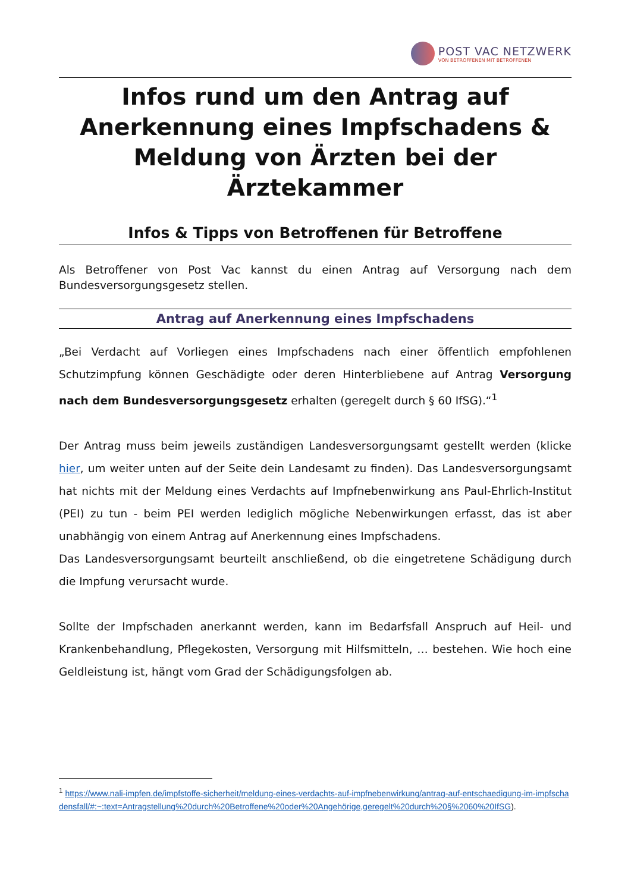POST VAC NETZWERK
VON BETROFFENEN MIT BETROFFENEN
Infos rund um den Antrag auf Anerkennung eines Impfschadens & Meldung von Ärzten bei der Ärztekammer
Infos & Tipps von Betroffenen für Betroffene
Als Betroffener von Post Vac kannst du einen Antrag auf Versorgung nach dem Bundesversorgungsgesetz stellen.
Antrag auf Anerkennung eines Impfschadens
„Bei Verdacht auf Vorliegen eines Impfschadens nach einer öffentlich empfohlenen Schutzimpfung können Geschädigte oder deren Hinterbliebene auf Antrag Versorgung nach dem Bundesversorgungsgesetz erhalten (geregelt durch § 60 IfSG).“<sup>1</sup>
Der Antrag muss beim jeweils zuständigen Landesversorgungsamt gestellt werden (klicke hier, um weiter unten auf der Seite dein Landesamt zu finden). Das Landesversorgungsamt hat nichts mit der Meldung eines Verdachts auf Impfnebenwirkung ans Paul-Ehrlich-Institut (PEI) zu tun - beim PEI werden lediglich mögliche Nebenwirkungen erfasst, das ist aber unabhängig von einem Antrag auf Anerkennung eines Impfschadens.
Das Landesversorgungsamt beurteilt anschließend, ob die eingetretene Schädigung durch die Impfung verursacht wurde.
Sollte der Impfschaden anerkannt werden, kann im Bedarfsfall Anspruch auf Heil- und Krankenbehandlung, Pflegekosten, Versorgung mit Hilfsmitteln, … bestehen. Wie hoch eine Geldleistung ist, hängt vom Grad der Schädigungsfolgen ab.
<sup>1</sup> https://www.nali-impfen.de/impfstoffe-sicherheit/meldung-eines-verdachts-auf-impfnebenwirkung/antrag-auf-entschaedigung-im-impfschadensfall/#:~:text=Antragstellung%20durch%20Betroffene%20oder%20Angehörige,geregelt%20durch%20§%2060%20IfSG).